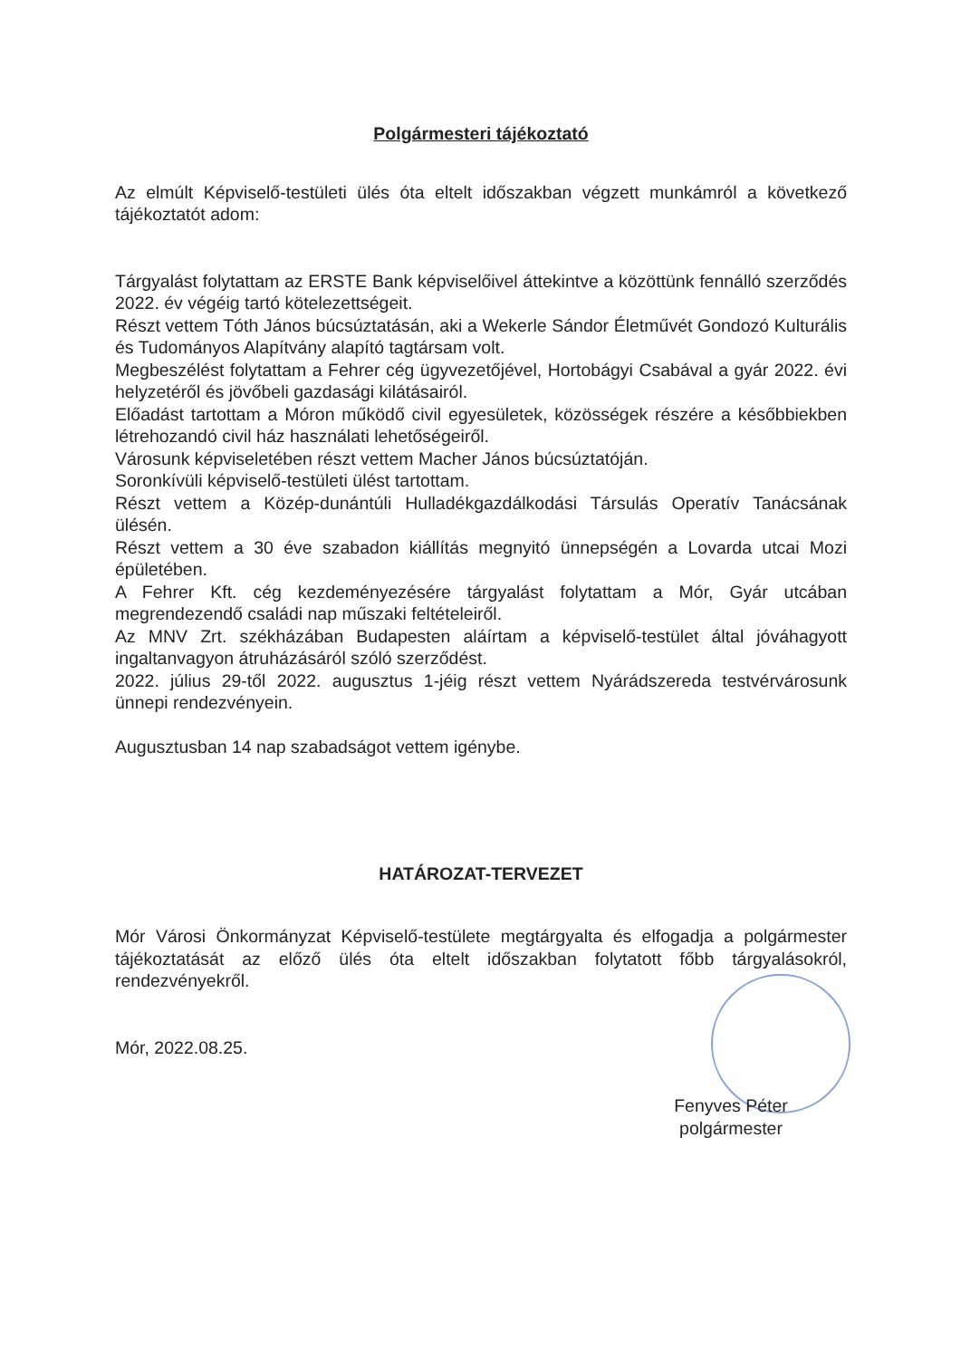Polgármesteri tájékoztató
Az elmúlt Képviselő-testületi ülés óta eltelt időszakban végzett munkámról a következő tájékoztatót adom:
Tárgyalást folytattam az ERSTE Bank képviselőivel áttekintve a közöttünk fennálló szerződés 2022. év végéig tartó kötelezettségeit.
Részt vettem Tóth János búcsúztatásán, aki a Wekerle Sándor Életművét Gondozó Kulturális és Tudományos Alapítvány alapító tagtársam volt.
Megbeszélést folytattam a Fehrer cég ügyvezetőjével, Hortobágyi Csabával a gyár 2022. évi helyzetéről és jövőbeli gazdasági kilátásairól.
Előadást tartottam a Móron működő civil egyesületek, közösségek részére a későbbiekben létrehozandó civil ház használati lehetőségeiről.
Városunk képviseletében részt vettem Macher János búcsúztatóján.
Soronkívüli képviselő-testületi ülést tartottam.
Részt vettem a Közép-dunántúli Hulladékgazdálkodási Társulás Operatív Tanácsának ülésén.
Részt vettem a 30 éve szabadon kiállítás megnyitó ünnepségén a Lovarda utcai Mozi épületében.
A Fehrer Kft. cég kezdeményezésére tárgyalást folytattam a Mór, Gyár utcában megrendezendő családi nap műszaki feltételeiről.
Az MNV Zrt. székházában Budapesten aláírtam a képviselő-testület által jóváhagyott ingaltanvagyon átruházásáról szóló szerződést.
2022. július 29-től 2022. augusztus 1-jéig részt vettem Nyárádszereda testvérvárosunk ünnepi rendezvényein.
Augusztusban 14 nap szabadságot vettem igénybe.
HATÁROZAT-TERVEZET
Mór Városi Önkormányzat Képviselő-testülete megtárgyalta és elfogadja a polgármester tájékoztatását az előző ülés óta eltelt időszakban folytatott főbb tárgyalásokról, rendezvényekről.
Mór, 2022.08.25.
Fenyves Péter
polgármester